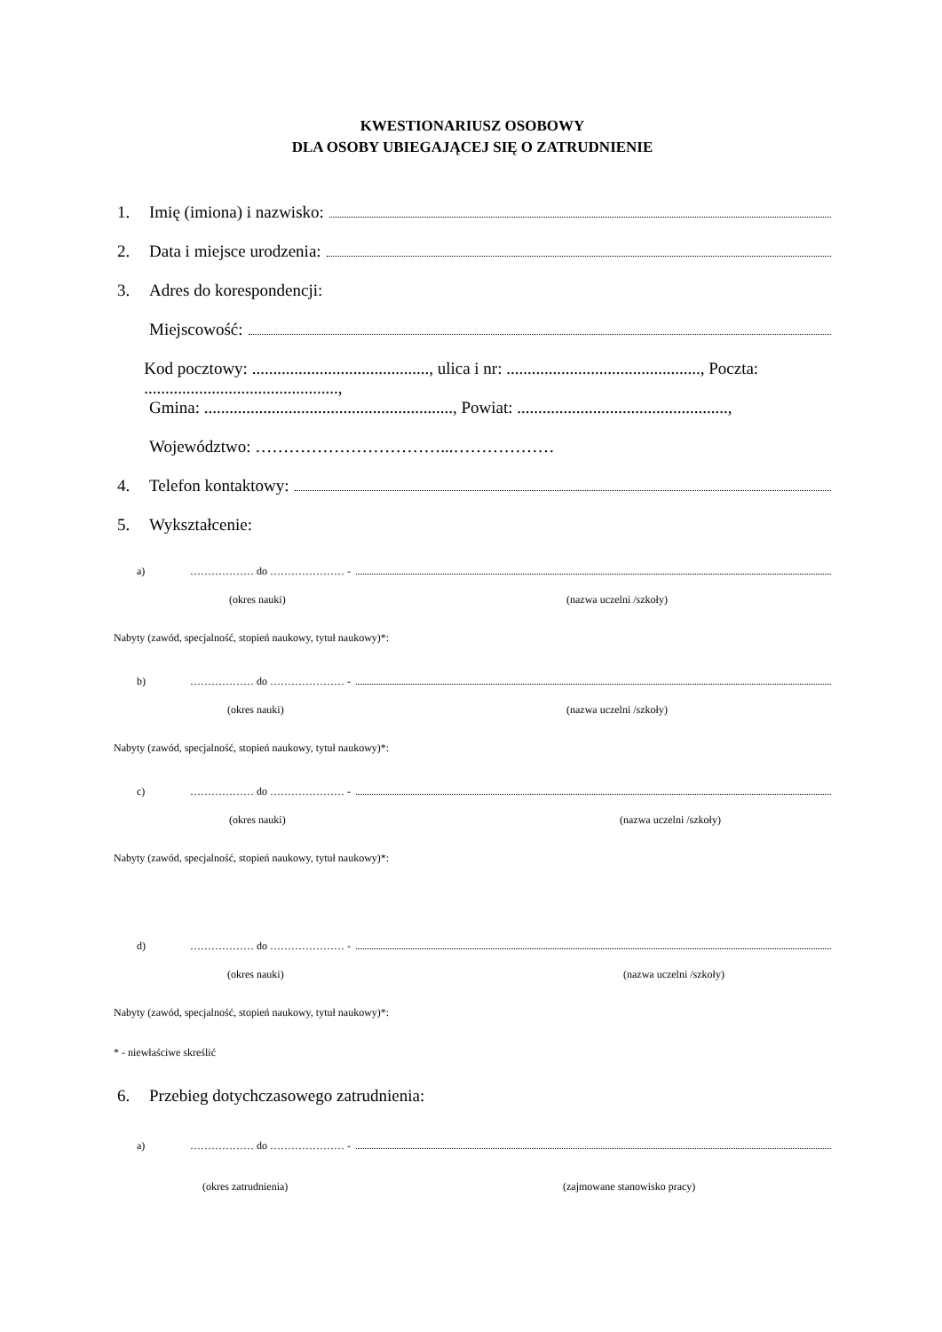KWESTIONARIUSZ OSOBOWY
DLA OSOBY UBIEGAJĄCEJ SIĘ O ZATRUDNIENIE
1. Imię (imiona) i nazwisko:
2. Data i miejsce urodzenia:
3. Adres do korespondencji:
Miejscowość:
Kod pocztowy: .........................................., ulica i nr: .............................................., Poczta: ..............................................,
Gmina: ..........................................................., Powiat: ..................................................,
Województwo: ……………………………...………………
4. Telefon kontaktowy:
5. Wykształcenie:
a) ……………… do ………………… -
(okres nauki) (nazwa uczelni /szkoły)
Nabyty (zawód, specjalność, stopień naukowy, tytuł naukowy)*:
b) ……………… do ………………… -
(okres nauki) (nazwa uczelni /szkoły)
Nabyty (zawód, specjalność, stopień naukowy, tytuł naukowy)*:
c) ……………… do ………………… -
(okres nauki) (nazwa uczelni /szkoły)
Nabyty (zawód, specjalność, stopień naukowy, tytuł naukowy)*:
d) ……………… do ………………… -
(okres nauki) (nazwa uczelni /szkoły)
Nabyty (zawód, specjalność, stopień naukowy, tytuł naukowy)*:
* - niewłaściwe skreślić
6. Przebieg dotychczasowego zatrudnienia:
a) ……………… do ………………… -
(okres zatrudnienia) (zajmowane stanowisko pracy)